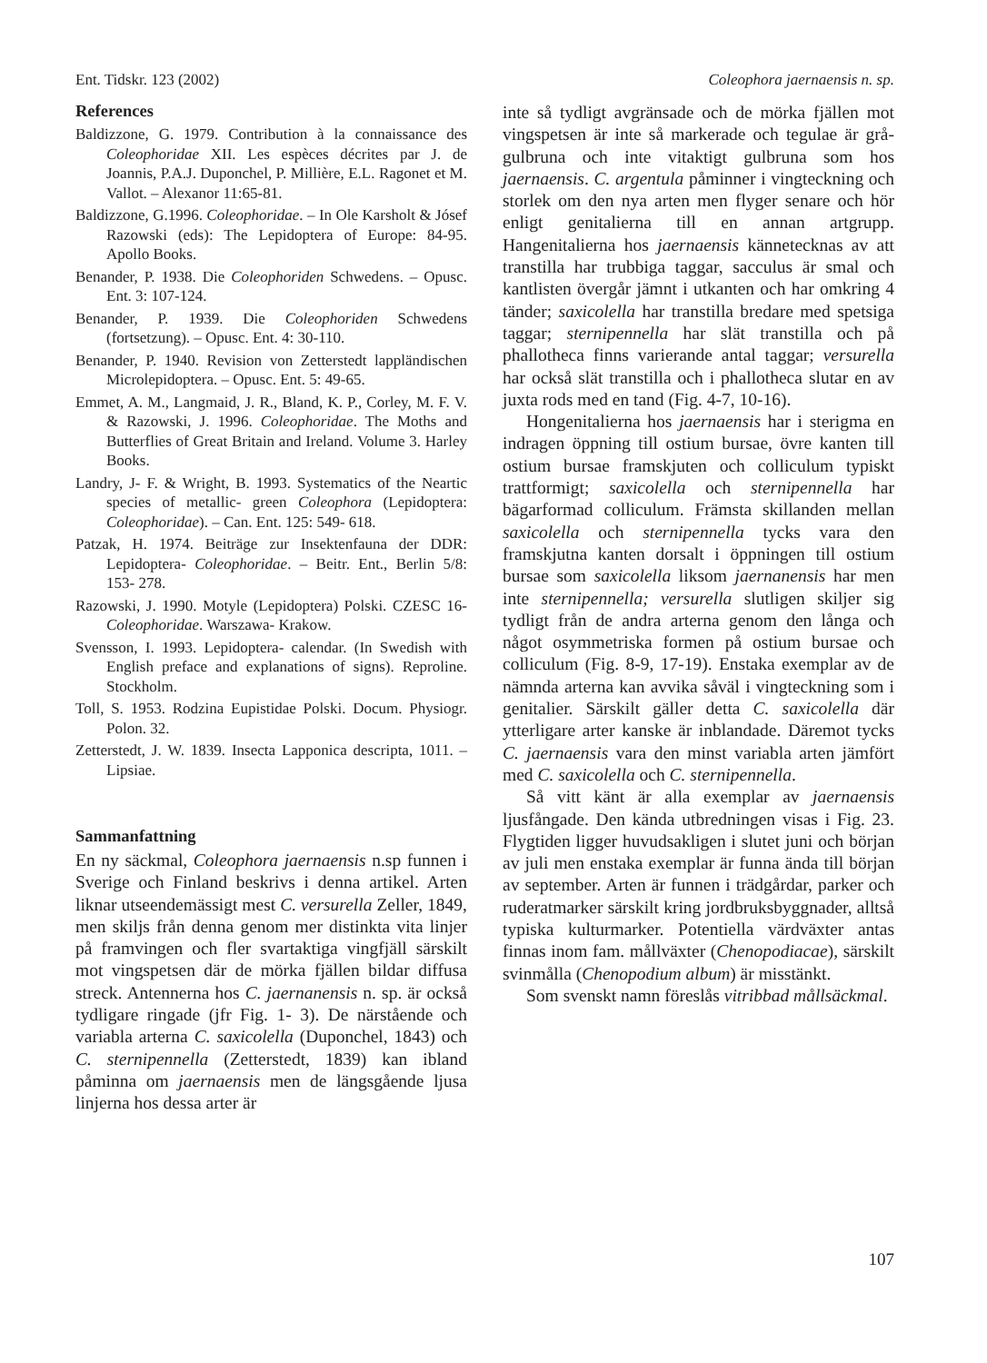Ent. Tidskr. 123 (2002) Coleophora jaernaensis n. sp.
References
Baldizzone, G. 1979. Contribution à la connaissance des Coleophoridae XII. Les espèces décrites par J. de Joannis, P.A.J. Duponchel, P. Millière, E.L. Ragonet et M. Vallot. – Alexanor 11:65-81.
Baldizzone, G.1996. Coleophoridae. – In Ole Karsholt & Jósef Razowski (eds): The Lepidoptera of Europe: 84-95. Apollo Books.
Benander, P. 1938. Die Coleophoriden Schwedens. – Opusc. Ent. 3: 107-124.
Benander, P. 1939. Die Coleophoriden Schwedens (fortsetzung). – Opusc. Ent. 4: 30-110.
Benander, P. 1940. Revision von Zetterstedt lappländischen Microlepidoptera. – Opusc. Ent. 5: 49-65.
Emmet, A. M., Langmaid, J. R., Bland, K. P., Corley, M. F. V. & Razowski, J. 1996. Coleophoridae. The Moths and Butterflies of Great Britain and Ireland. Volume 3. Harley Books.
Landry, J- F. & Wright, B. 1993. Systematics of the Neartic species of metallic- green Coleophora (Lepidoptera: Coleophoridae). – Can. Ent. 125: 549- 618.
Patzak, H. 1974. Beiträge zur Insektenfauna der DDR: Lepidoptera- Coleophoridae. – Beitr. Ent., Berlin 5/8: 153- 278.
Razowski, J. 1990. Motyle (Lepidoptera) Polski. CZESC 16- Coleophoridae. Warszawa- Krakow.
Svensson, I. 1993. Lepidoptera- calendar. (In Swedish with English preface and explanations of signs). Reproline. Stockholm.
Toll, S. 1953. Rodzina Eupistidae Polski. Docum. Physiogr. Polon. 32.
Zetterstedt, J. W. 1839. Insecta Lapponica descripta, 1011. – Lipsiae.
Sammanfattning
En ny säckmal, Coleophora jaernaensis n.sp funnen i Sverige och Finland beskrivs i denna artikel. Arten liknar utseendemässigt mest C. versurella Zeller, 1849, men skiljs från denna genom mer distinkta vita linjer på framvingen och fler svartaktiga vingfjäll särskilt mot vingspetsen där de mörka fjällen bildar diffusa streck. Antennerna hos C. jaernanensis n. sp. är också tydligare ringade (jfr Fig. 1- 3). De närstående och variabla arterna C. saxicolella (Duponchel, 1843) och C. sternipennella (Zetterstedt, 1839) kan ibland påminna om jaernaensis men de längsgående ljusa linjerna hos dessa arter är
inte så tydligt avgränsade och de mörka fjällen mot vingspetsen är inte så markerade och tegulae är grå- gulbruna och inte vitaktigt gulbruna som hos jaernaensis. C. argentula påminner i vingteckning och storlek om den nya arten men flyger senare och hör enligt genitalierna till en annan artgrupp. Hangenitalierna hos jaernaensis kännetecknas av att transtilla har trubbiga taggar, sacculus är smal och kantlisten övergår jämnt i utkanten och har omkring 4 tänder; saxicolella har transtilla bredare med spetsiga taggar; sternipennella har slät transtilla och på phallotheca finns varierande antal taggar; versurella har också slät transtilla och i phallotheca slutar en av juxta rods med en tand (Fig. 4-7, 10-16).
Hongenitalierna hos jaernaensis har i sterigma en indragen öppning till ostium bursae, övre kanten till ostium bursae framskjuten och colliculum typiskt trattformigt; saxicolella och sternipennella har bägarformad colliculum. Främsta skillanden mellan saxicolella och sternipennella tycks vara den framskjutna kanten dorsalt i öppningen till ostium bursae som saxicolella liksom jaernanensis har men inte sternipennella; versurella slutligen skiljer sig tydligt från de andra arterna genom den långa och något osymmetriska formen på ostium bursae och colliculum (Fig. 8-9, 17-19). Enstaka exemplar av de nämnda arterna kan avvika såväl i vingteckning som i genitalier. Särskilt gäller detta C. saxicolella där ytterligare arter kanske är inblandade. Däremot tycks C. jaernaensis vara den minst variabla arten jämfört med C. saxicolella och C. sternipennella.
Så vitt känt är alla exemplar av jaernaensis ljusfångade. Den kända utbredningen visas i Fig. 23. Flygtiden ligger huvudsakligen i slutet juni och början av juli men enstaka exemplar är funna ända till början av september. Arten är funnen i trädgårdar, parker och ruderatmarker särskilt kring jordbruksbyggnader, alltså typiska kulturmarker. Potentiella värdväxter antas finnas inom fam. mållväxter (Chenopodiacae), särskilt svinmålla (Chenopodium album) är misstänkt.
Som svenskt namn föreslås vitribbad mållsäckmal.
107